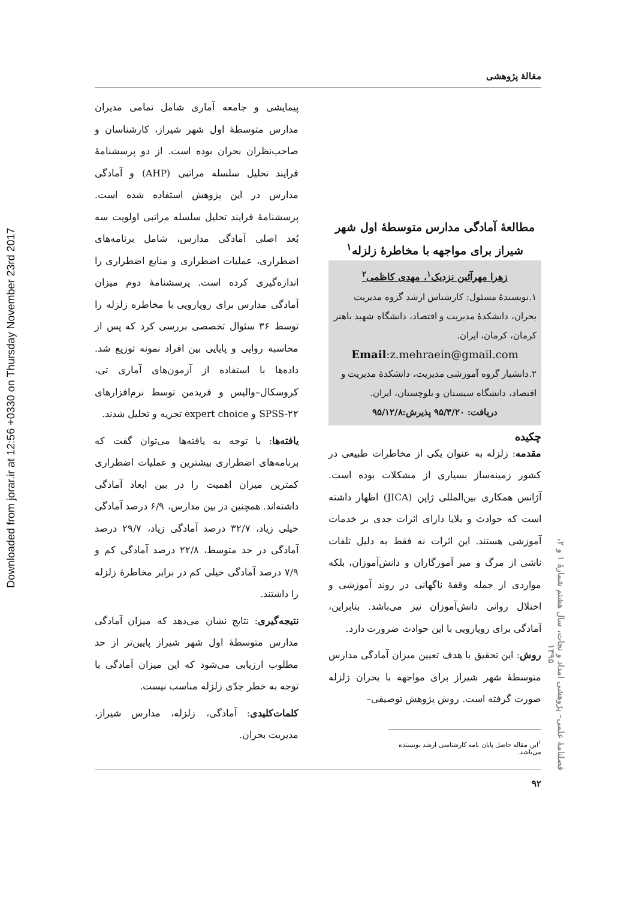Downloaded from jorar.ir at 12:56 +0330 on Thursday November 23rd 2017
فصلنامهٔ علمی– پژوهشی امداد و نجات، سال هشتم شمارهٔ ۱ و ۲، ۱۳۹۵
مقالهٔ پژوهشی
مطالعهٔ آمادگی مدارس متوسطهٔ اول شهر
شیراز برای مواجهه با مخاطرهٔ زلزله<sup>۱</sup>
زهرا مهرآئین نزدیک<sup>۱</sup>، مهدی کاظمی<sup>۲</sup>
۱.نویسندهٔ مسئول: کارشناس ارشد گروه مدیریت بحران، دانشکدهٔ مدیریت و اقتصاد، دانشگاه شهید باهنر کرمان، کرمان، ایران.
Email:z.mehraein@gmail.com
۲.دانشیار گروه آموزشی مدیریت، دانشکدهٔ مدیریت و اقتصاد، دانشگاه سیستان و بلوچستان، ایران.
دریافت: ۹۵/۳/۲۰ پذیرش:۹۵/۱۲/۸
چکیده
مقدمه: زلزله به عنوان یکی از مخاطرات طبیعی در کشور زمینه‌ساز بسیاری از مشکلات بوده است. آژانس همکاری بین‌المللی ژاپن (JICA) اظهار داشته است که حوادث و بلایا دارای اثرات جدی بر خدمات آموزشی هستند. این اثرات نه فقط به دلیل تلفات ناشی از مرگ و میر آموزگاران و دانش‌آموزان، بلکه مواردی از جمله وقفهٔ ناگهانی در روند آموزشی و اختلال روانی دانش‌آموزان نیز می‌باشد. بنابراین، آمادگی برای رویارویی با این حوادث ضرورت دارد.
روش: این تحقیق با هدف تعیین میزان آمادگی مدارس متوسطهٔ شهر شیراز برای مواجهه با بحران زلزله صورت گرفته است. روش پژوهش توصیفی–
<sup>۱</sup> این مقاله حاصل پایان نامه کارشناسی ارشد نویسنده می‌باشد.
پیمایشی و جامعه آماری شامل تمامی مدیران مدارس متوسطهٔ اول شهر شیراز، کارشناسان و صاحب‌نظران بحران بوده است. از دو پرسشنامهٔ فرایند تحلیل سلسله مراتبی (AHP) و آمادگی مدارس در این پژوهش استفاده شده است. پرسشنامهٔ فرایند تحلیل سلسله مراتبی اولویت سه بُعد اصلی آمادگی مدارس، شامل برنامه‌های اضطراری، عملیات اضطراری و منابع اضطراری را اندازه‌گیری کرده است. پرسشنامهٔ دوم میزان آمادگی مدارس برای رویارویی با مخاطره زلزله را توسط ۳۶ سئوال تخصصی بررسی کرد که پس از محاسبه روایی و پایایی بین افراد نمونه توزیع شد. داده‌ها با استفاده از آزمون‌های آماری تی، کروسکال–والیس و فریدمن توسط نرم‌افزارهای SPSS-۲۲ و expert choice تجزیه و تحلیل شدند.
یافته‌ها: با توجه به یافته‌ها می‌توان گفت که برنامه‌های اضطراری بیشترین و عملیات اضطراری کمترین میزان اهمیت را در بین ابعاد آمادگی داشته‌اند. همچنین در بین مدارس، ۶/۹ درصد آمادگی خیلی زیاد، ۳۲/۷ درصد آمادگی زیاد، ۲۹/۷ درصد آمادگی در حد متوسط، ۲۲/۸ درصد آمادگی کم و ۷/۹ درصد آمادگی خیلی کم در برابر مخاطرهٔ زلزله را داشتند.
نتیجه‌گیری: نتایج نشان می‌دهد که میزان آمادگی مدارس متوسطهٔ اول شهر شیراز پایین‌تر از حد مطلوب ارزیابی می‌شود که این میزان آمادگی با توجه به خطر جدّی زلزله مناسب نیست.
کلمات‌کلیدی: آمادگی، زلزله، مدارس شیراز، مدیریت بحران.
۹۲